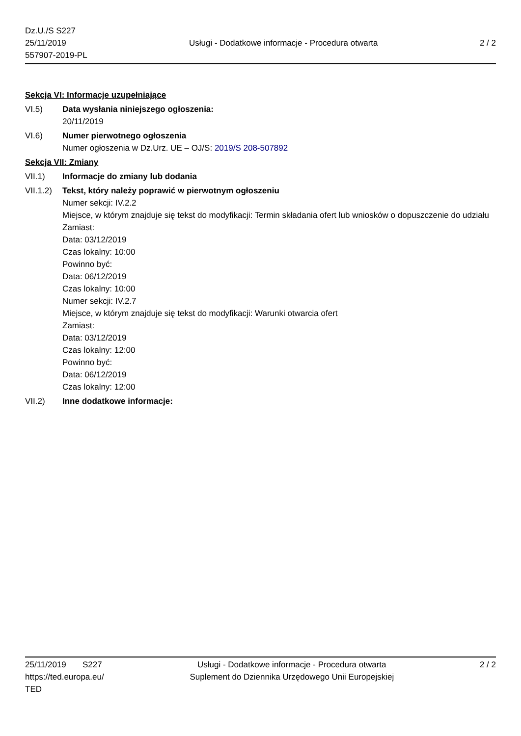Dz.U./S S227
25/11/2019
557907-2019-PL
Usługi - Dodatkowe informacje - Procedura otwarta
2 / 2
Sekcja VI: Informacje uzupełniające
VI.5) Data wysłania niniejszego ogłoszenia:
20/11/2019
VI.6) Numer pierwotnego ogłoszenia
Numer ogłoszenia w Dz.Urz. UE – OJ/S: 2019/S 208-507892
Sekcja VII: Zmiany
VII.1) Informacje do zmiany lub dodania
VII.1.2)
Tekst, który należy poprawić w pierwotnym ogłoszeniu
Numer sekcji: IV.2.2
Miejsce, w którym znajduje się tekst do modyfikacji: Termin składania ofert lub wniosków o dopuszczenie do udziału
Zamiast:
Data: 03/12/2019
Czas lokalny: 10:00
Powinno być:
Data: 06/12/2019
Czas lokalny: 10:00
Numer sekcji: IV.2.7
Miejsce, w którym znajduje się tekst do modyfikacji: Warunki otwarcia ofert
Zamiast:
Data: 03/12/2019
Czas lokalny: 12:00
Powinno być:
Data: 06/12/2019
Czas lokalny: 12:00
VII.2) Inne dodatkowe informacje:
25/11/2019 S227
https://ted.europa.eu/
TED
Usługi - Dodatkowe informacje - Procedura otwarta
Suplement do Dziennika Urzędowego Unii Europejskiej
2 / 2